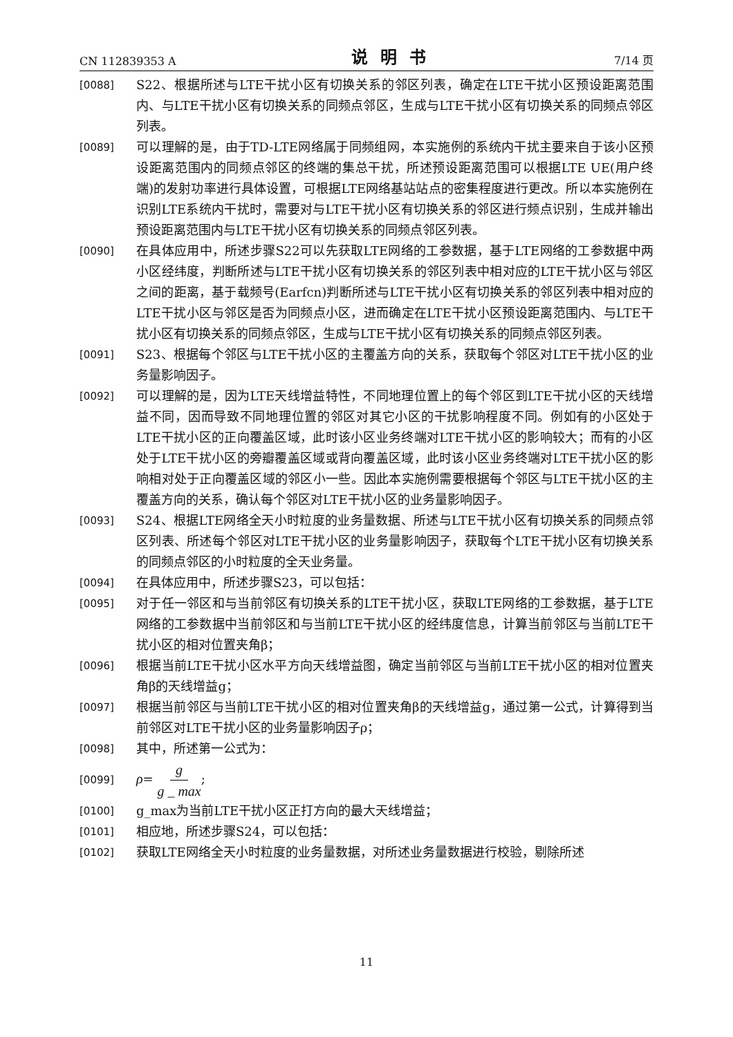CN 112839353 A 说明书 7/14 页
[0088]
S22、根据所述与LTE干扰小区有切换关系的邻区列表，确定在LTE干扰小区预设距离范围内、与LTE干扰小区有切换关系的同频点邻区，生成与LTE干扰小区有切换关系的同频点邻区列表。
[0089]
可以理解的是，由于TD-LTE网络属于同频组网，本实施例的系统内干扰主要来自于该小区预设距离范围内的同频点邻区的终端的集总干扰，所述预设距离范围可以根据LTE UE(用户终端)的发射功率进行具体设置，可根据LTE网络基站站点的密集程度进行更改。所以本实施例在识别LTE系统内干扰时，需要对与LTE干扰小区有切换关系的邻区进行频点识别，生成并输出预设距离范围内与LTE干扰小区有切换关系的同频点邻区列表。
[0090]
在具体应用中，所述步骤S22可以先获取LTE网络的工参数据，基于LTE网络的工参数据中两小区经纬度，判断所述与LTE干扰小区有切换关系的邻区列表中相对应的LTE干扰小区与邻区之间的距离，基于载频号(Earfcn)判断所述与LTE干扰小区有切换关系的邻区列表中相对应的LTE干扰小区与邻区是否为同频点小区，进而确定在LTE干扰小区预设距离范围内、与LTE干扰小区有切换关系的同频点邻区，生成与LTE干扰小区有切换关系的同频点邻区列表。
[0091]
S23、根据每个邻区与LTE干扰小区的主覆盖方向的关系，获取每个邻区对LTE干扰小区的业务量影响因子。
[0092]
可以理解的是，因为LTE天线增益特性，不同地理位置上的每个邻区到LTE干扰小区的天线增益不同，因而导致不同地理位置的邻区对其它小区的干扰影响程度不同。例如有的小区处于LTE干扰小区的正向覆盖区域，此时该小区业务终端对LTE干扰小区的影响较大；而有的小区处于LTE干扰小区的旁瓣覆盖区域或背向覆盖区域，此时该小区业务终端对LTE干扰小区的影响相对处于正向覆盖区域的邻区小一些。因此本实施例需要根据每个邻区与LTE干扰小区的主覆盖方向的关系，确认每个邻区对LTE干扰小区的业务量影响因子。
[0093]
S24、根据LTE网络全天小时粒度的业务量数据、所述与LTE干扰小区有切换关系的同频点邻区列表、所述每个邻区对LTE干扰小区的业务量影响因子，获取每个LTE干扰小区有切换关系的同频点邻区的小时粒度的全天业务量。
[0094]
在具体应用中，所述步骤S23，可以包括：
[0095]
对于任一邻区和与当前邻区有切换关系的LTE干扰小区，获取LTE网络的工参数据，基于LTE网络的工参数据中当前邻区和与当前LTE干扰小区的经纬度信息，计算当前邻区与当前LTE干扰小区的相对位置夹角β；
[0096]
根据当前LTE干扰小区水平方向天线增益图，确定当前邻区与当前LTE干扰小区的相对位置夹角β的天线增益g；
[0097]
根据当前邻区与当前LTE干扰小区的相对位置夹角β的天线增益g，通过第一公式，计算得到当前邻区对LTE干扰小区的业务量影响因子ρ；
[0098]
其中，所述第一公式为：
[0099]
ρ= g g _ max;
[0100]
g_max为当前LTE干扰小区正打方向的最大天线增益；
[0101]
相应地，所述步骤S24，可以包括：
[0102]
获取LTE网络全天小时粒度的业务量数据，对所述业务量数据进行校验，剔除所述
11